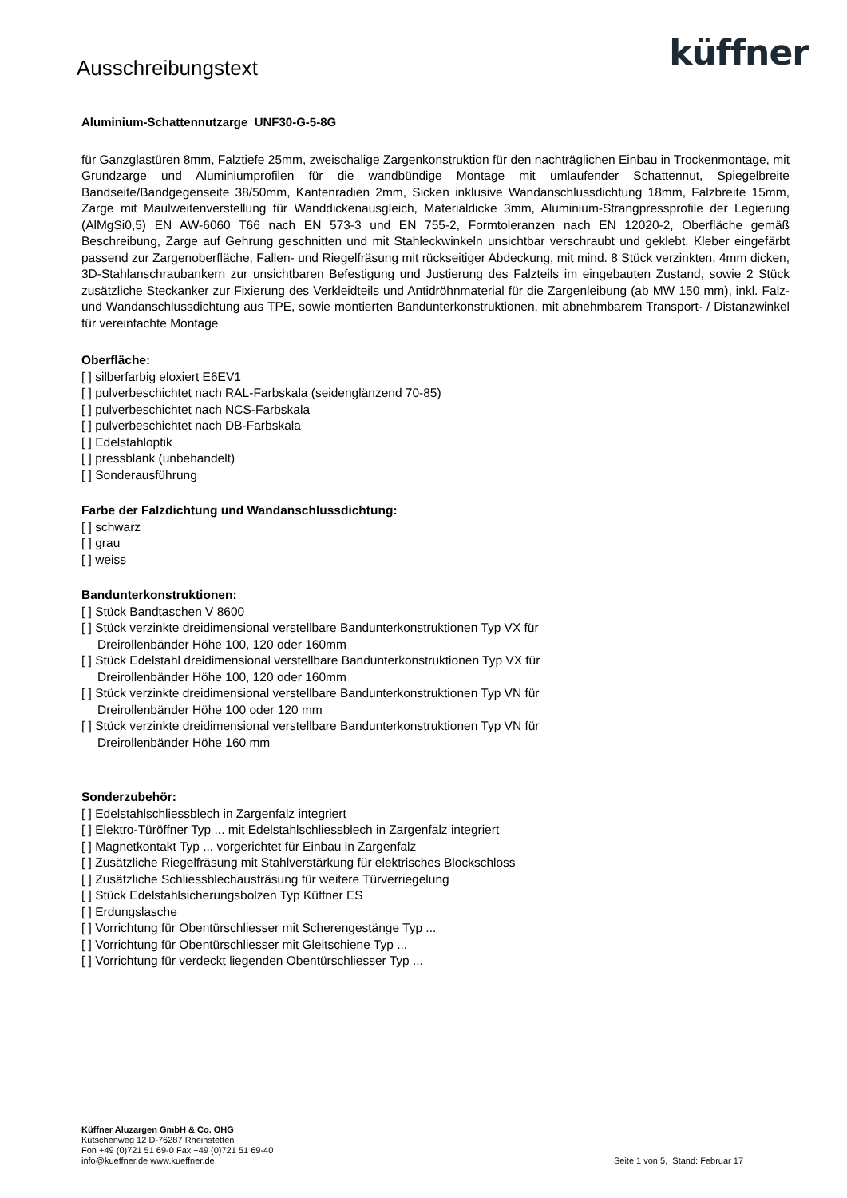Ausschreibungstext
küffner
Aluminium-Schattennutzarge UNF30-G-5-8G
für Ganzglastüren 8mm, Falztiefe 25mm, zweischalige Zargenkonstruktion für den nachträglichen Einbau in Trockenmontage, mit Grundzarge und Aluminiumprofilen für die wandbündige Montage mit umlaufender Schattennut, Spiegelbreite Bandseite/Bandgegenseite 38/50mm, Kantenradien 2mm, Sicken inklusive Wandanschlussdichtung 18mm, Falzbreite 15mm, Zarge mit Maulweitenverstellung für Wanddickenausgleich, Materialdicke 3mm, Aluminium-Strangpressprofile der Legierung (AlMgSi0,5) EN AW-6060 T66 nach EN 573-3 und EN 755-2, Formtoleranzen nach EN 12020-2, Oberfläche gemäß Beschreibung, Zarge auf Gehrung geschnitten und mit Stahleckwinkeln unsichtbar verschraubt und geklebt, Kleber eingefärbt passend zur Zargenoberfläche, Fallen- und Riegelfräsung mit rückseitiger Abdeckung, mit mind. 8 Stück verzinkten, 4mm dicken, 3D-Stahlanschraubankern zur unsichtbaren Befestigung und Justierung des Falzteils im eingebauten Zustand, sowie 2 Stück zusätzliche Steckanker zur Fixierung des Verkleidteils und Antidröhnmaterial für die Zargenleibung (ab MW 150 mm), inkl. Falz- und Wandanschlussdichtung aus TPE, sowie montierten Bandunterkonstruktionen, mit abnehmbarem Transport- / Distanzwinkel für vereinfachte Montage
Oberfläche:
[ ] silberfarbig eloxiert E6EV1
[ ] pulverbeschichtet nach RAL-Farbskala (seidenglänzend 70-85)
[ ] pulverbeschichtet nach NCS-Farbskala
[ ] pulverbeschichtet nach DB-Farbskala
[ ] Edelstahloptik
[ ] pressblank (unbehandelt)
[ ] Sonderausführung
Farbe der Falzdichtung und Wandanschlussdichtung:
[ ] schwarz
[ ] grau
[ ] weiss
Bandunterkonstruktionen:
[ ] Stück Bandtaschen V 8600
[ ] Stück verzinkte dreidimensional verstellbare Bandunterkonstruktionen Typ VX für
Dreirollenbänder Höhe 100, 120 oder 160mm
[ ] Stück Edelstahl dreidimensional verstellbare Bandunterkonstruktionen Typ VX für
Dreirollenbänder Höhe 100, 120 oder 160mm
[ ] Stück verzinkte dreidimensional verstellbare Bandunterkonstruktionen Typ VN für
Dreirollenbänder Höhe 100 oder 120 mm
[ ] Stück verzinkte dreidimensional verstellbare Bandunterkonstruktionen Typ VN für
Dreirollenbänder Höhe 160 mm
Sonderzubehör:
[ ] Edelstahlschliessblech in Zargenfalz integriert
[ ] Elektro-Türöffner Typ ... mit Edelstahlschliessblech in Zargenfalz integriert
[ ] Magnetkontakt Typ ... vorgerichtet für Einbau in Zargenfalz
[ ] Zusätzliche Riegelfräsung mit Stahlverstärkung für elektrisches Blockschloss
[ ] Zusätzliche Schliessblechausfräsung für weitere Türverriegelung
[ ] Stück Edelstahlsicherungsbolzen Typ Küffner ES
[ ] Erdungslasche
[ ] Vorrichtung für Obentürschliesser mit Scherengestänge Typ ...
[ ] Vorrichtung für Obentürschliesser mit Gleitschiene Typ ...
[ ] Vorrichtung für verdeckt liegenden Obentürschliesser Typ ...
Küffner Aluzargen GmbH & Co. OHG
Kutschenweg 12 D-76287 Rheinstetten
Fon +49 (0)721 51 69-0 Fax +49 (0)721 51 69-40
info@kueffner.de www.kueffner.de
Seite 1 von 5, Stand: Februar 17